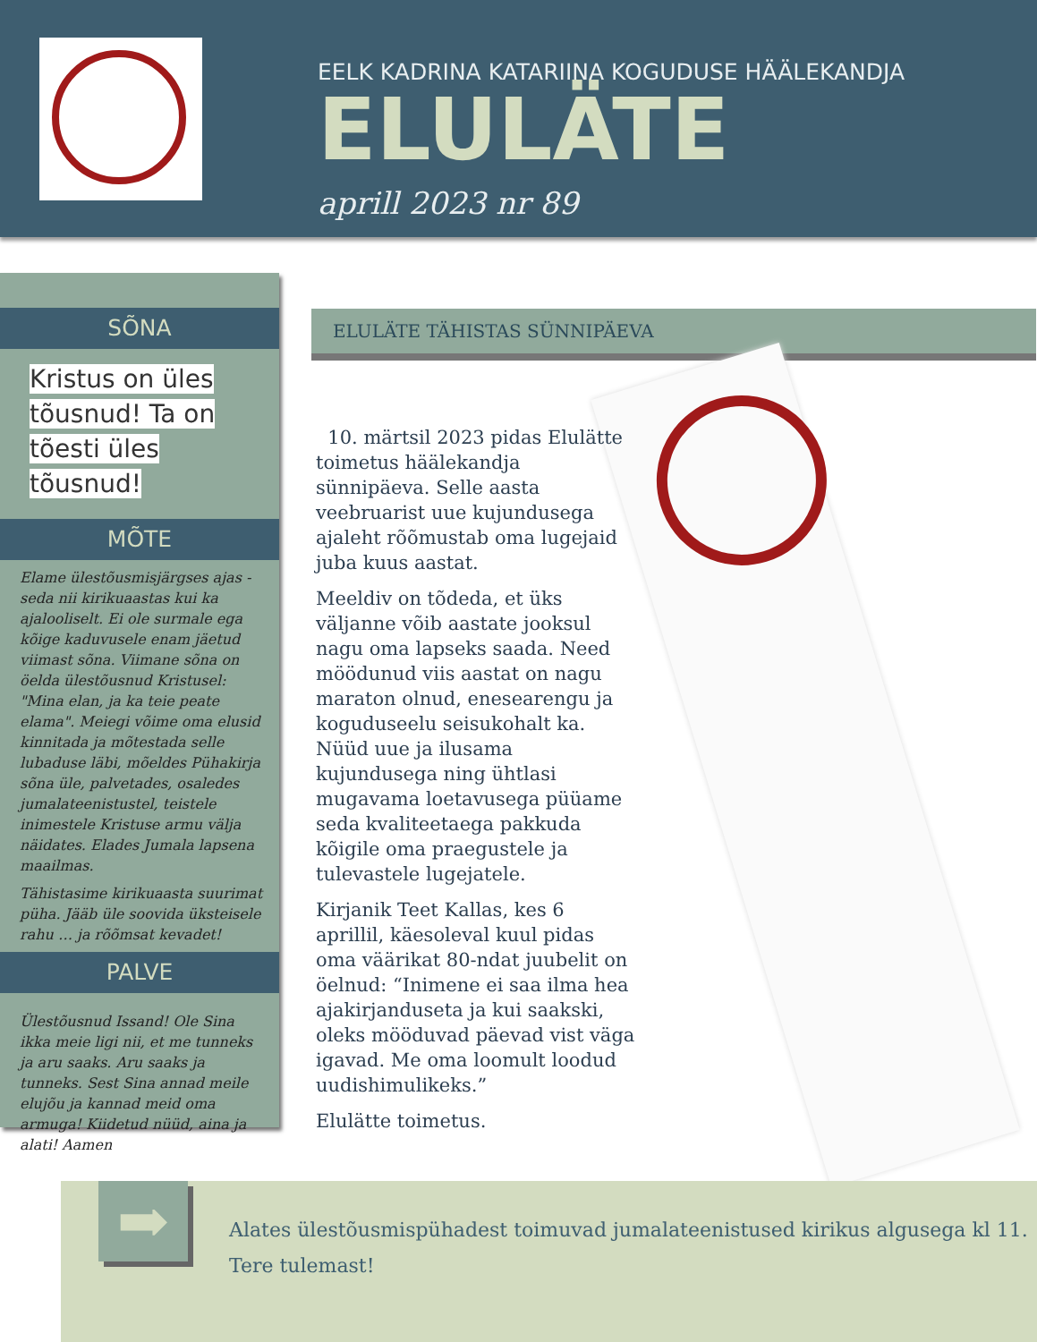EELK KADRINA KATARIINA KOGUDUSE HÄÄLEKANDJA
ELULÄTE
aprill 2023 nr 89
SÕNA
Kristus on üles tõusnud! Ta on tõesti üles tõusnud!
MÕTE
Elame ülestõusmisjärgses ajas - seda nii kirikuaastas kui ka ajalooliselt. Ei ole surmale ega kõige kaduvusele enam jäetud viimast sõna. Viimane sõna on öelda ülestõusnud Kristusel: "Mina elan, ja ka teie peate elama". Meiegi võime oma elusid kinnitada ja mõtestada selle lubaduse läbi, mõeldes Pühakirja sõna üle, palvetades, osaledes jumalateenistustel, teistele inimestele Kristuse armu välja näidates. Elades Jumala lapsena maailmas.
Tähistasime kirikuaasta suurimat püha. Jääb üle soovida üksteisele rahu … ja rõõmsat kevadet!
PALVE
Ülestõusnud Issand! Ole Sina ikka meie ligi nii, et me tunneks ja aru saaks. Aru saaks ja tunneks. Sest Sina annad meile elujõu ja kannad meid oma armuga! Kiidetud nüüd, aina ja alati! Aamen
ELULÄTE TÄHISTAS SÜNNIPÄEVA
10. märtsil 2023 pidas Elulätte toimetus häälekandja sünnipäeva. Selle aasta veebruarist uue kujundusega ajaleht rõõmustab oma lugejaid juba kuus aastat.
Meeldiv on tõdeda, et üks väljanne võib aastate jooksul nagu oma lapseks saada. Need möödunud viis aastat on nagu maraton olnud, enesearengu ja koguduseelu seisukohalt ka. Nüüd uue ja ilusama kujundusega ning ühtlasi mugavama loetavusega püüame seda kvaliteetaega pakkuda kõigile oma praegustele ja tulevastele lugejatele.
Kirjanik Teet Kallas, kes 6 aprillil, käesoleval kuul pidas oma väärikat 80-ndat juubelit on öelnud: “Inimene ei saa ilma hea ajakirjanduseta ja kui saakski, oleks mööduvad päevad vist väga igavad. Me oma loomult loodud uudishimulikeks.”
Elulätte toimetus.
➡
Alates ülestõusmispühadest toimuvad jumalateenistused kirikus algusega kl 11.
Tere tulemast!